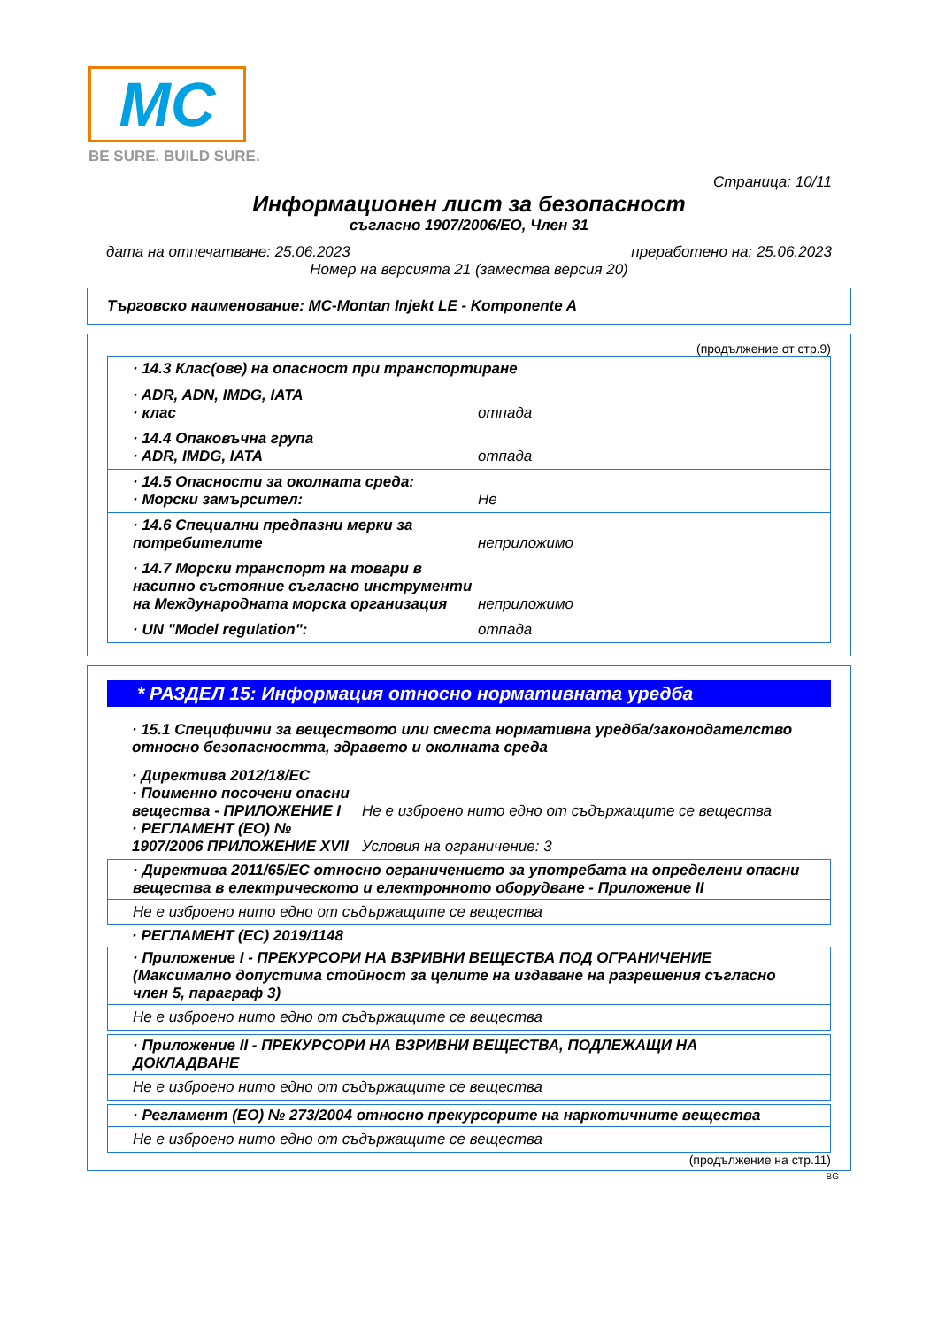MC
BE SURE. BUILD SURE.
Страница: 10/11
Информационен лист за безопасност
съгласно 1907/2006/ЕО, Член 31
дата на отпечатване: 25.06.2023 преработено на: 25.06.2023
Номер на версията 21 (замества версия 20)
Търговско наименование: MC-Montan Injekt LE - Komponente A
(продължение от стр.9)
· 14.3 Клас(ове) на опасност при транспортиране
· ADR, ADN, IMDG, IATA
· клас отпада
· 14.4 Опаковъчна група
· ADR, IMDG, IATA
отпада
· 14.5 Опасности за околната среда:
· Морски замърсител:
Не
· 14.6 Специални предпазни мерки за потребителите
неприложимо
· 14.7 Морски транспорт на товари в насипно състояние съгласно инструменти на Международната морска организация
неприложимо
· UN "Model regulation": отпада
* РАЗДЕЛ 15: Информация относно нормативната уредба
· 15.1 Специфични за веществото или сместа нормативна уредба/законодателство относно безопасността, здравето и околната среда
· Директива 2012/18/ЕС
· Поименно посочени опасни вещества - ПРИЛОЖЕНИЕ I Не е изброено нито едно от съдържащите се вещества
· РЕГЛАМЕНТ (ЕО) № 1907/2006 ПРИЛОЖЕНИЕ XVII Условия на ограничение: 3
· Директива 2011/65/ЕС относно ограничението за употребата на определени опасни вещества в електрическото и електронното оборудване - Приложение II
Не е изброено нито едно от съдържащите се вещества
· РЕГЛАМЕНТ (ЕС) 2019/1148
· Приложение I - ПРЕКУРСОРИ НА ВЗРИВНИ ВЕЩЕСТВА ПОД ОГРАНИЧЕНИЕ (Максимално допустима стойност за целите на издаване на разрешения съгласно член 5, параграф 3)
Не е изброено нито едно от съдържащите се вещества
· Приложение II - ПРЕКУРСОРИ НА ВЗРИВНИ ВЕЩЕСТВА, ПОДЛЕЖАЩИ НА ДОКЛАДВАНЕ
Не е изброено нито едно от съдържащите се вещества
· Регламент (ЕО) № 273/2004 относно прекурсорите на наркотичните вещества
Не е изброено нито едно от съдържащите се вещества
(продължение на стр.11)
BG